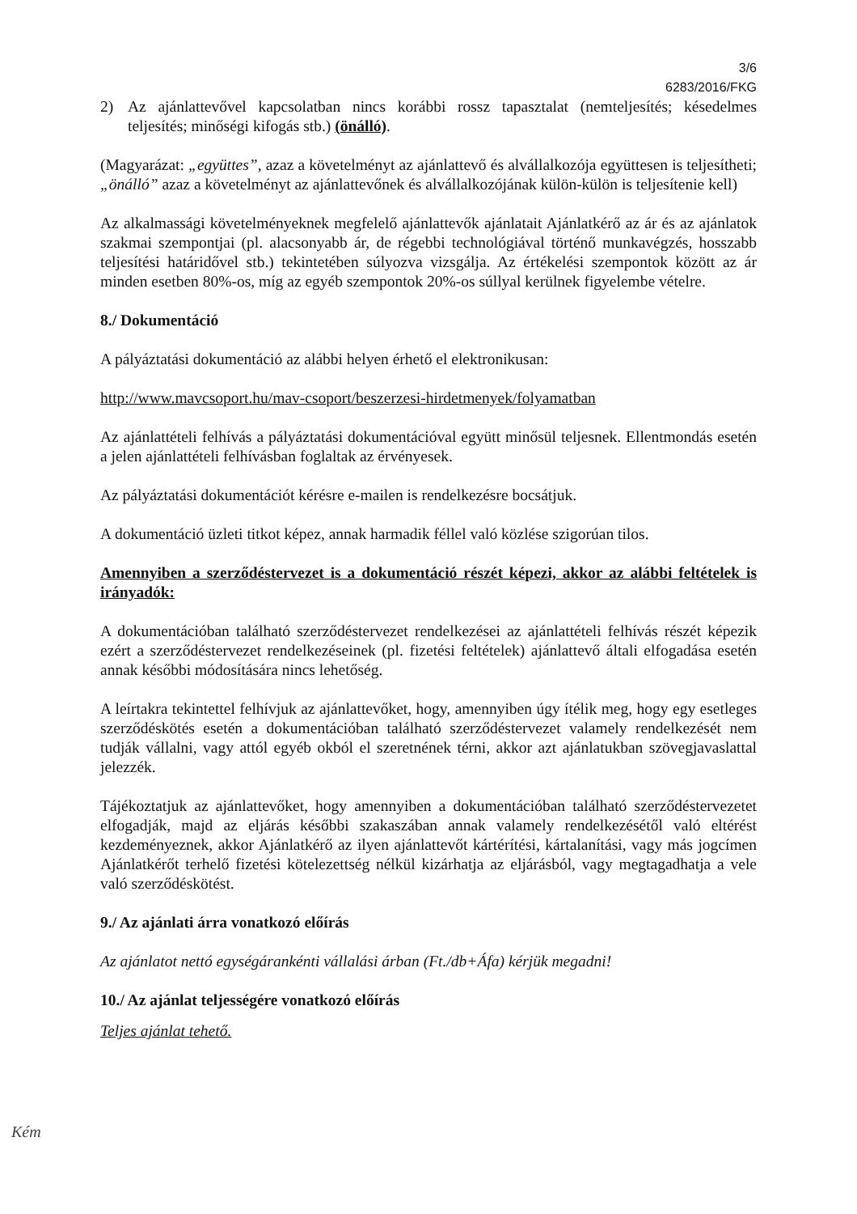3/6
6283/2016/FKG
2) Az ajánlattevővel kapcsolatban nincs korábbi rossz tapasztalat (nemteljesítés; késedelmes teljesítés; minőségi kifogás stb.) (önálló).
(Magyarázat: „együttes”, azaz a követelményt az ajánlattevő és alvállalkozója együttesen is teljesítheti; „önálló” azaz a követelményt az ajánlattevőnek és alvállalkozójának külön-külön is teljesítenie kell)
Az alkalmassági követelményeknek megfelelő ajánlattevők ajánlatait Ajánlatkérő az ár és az ajánlatok szakmai szempontjai (pl. alacsonyabb ár, de régebbi technológiával történő munkavégzés, hosszabb teljesítési határidővel stb.) tekintetében súlyozva vizsgálja. Az értékelési szempontok között az ár minden esetben 80%-os, míg az egyéb szempontok 20%-os súllyal kerülnek figyelembe vételre.
8./ Dokumentáció
A pályáztatási dokumentáció az alábbi helyen érhető el elektronikusan:
http://www.mavcsoport.hu/mav-csoport/beszerzesi-hirdetmenyek/folyamatban
Az ajánlattételi felhívás a pályáztatási dokumentációval együtt minősül teljesnek. Ellentmondás esetén a jelen ajánlattételi felhívásban foglaltak az érvényesek.
Az pályáztatási dokumentációt kérésre e-mailen is rendelkezésre bocsátjuk.
A dokumentáció üzleti titkot képez, annak harmadik féllel való közlése szigorúan tilos.
Amennyiben a szerződéstervezet is a dokumentáció részét képezi, akkor az alábbi feltételek is irányadók:
A dokumentációban található szerződéstervezet rendelkezései az ajánlattételi felhívás részét képezik ezért a szerződéstervezet rendelkezéseinek (pl. fizetési feltételek) ajánlattevő általi elfogadása esetén annak későbbi módosítására nincs lehetőség.
A leírtakra tekintettel felhívjuk az ajánlattevőket, hogy, amennyiben úgy ítélik meg, hogy egy esetleges szerződéskötés esetén a dokumentációban található szerződéstervezet valamely rendelkezését nem tudják vállalni, vagy attól egyéb okból el szeretnének térni, akkor azt ajánlatukban szövegjavaslattal jelezzék.
Tájékoztatjuk az ajánlattevőket, hogy amennyiben a dokumentációban található szerződéstervezetet elfogadják, majd az eljárás későbbi szakaszában annak valamely rendelkezésétől való eltérést kezdeményeznek, akkor Ajánlatkérő az ilyen ajánlattevőt kártérítési, kártalanítási, vagy más jogcímen Ajánlatkérőt terhelő fizetési kötelezettség nélkül kizárhatja az eljárásból, vagy megtagadhatja a vele való szerződéskötést.
9./ Az ajánlati árra vonatkozó előírás
Az ajánlatot nettó egységárankénti vállalási árban (Ft./db+Áfa) kérjük megadni!
10./ Az ajánlat teljességére vonatkozó előírás
Teljes ajánlat tehető.
Kém